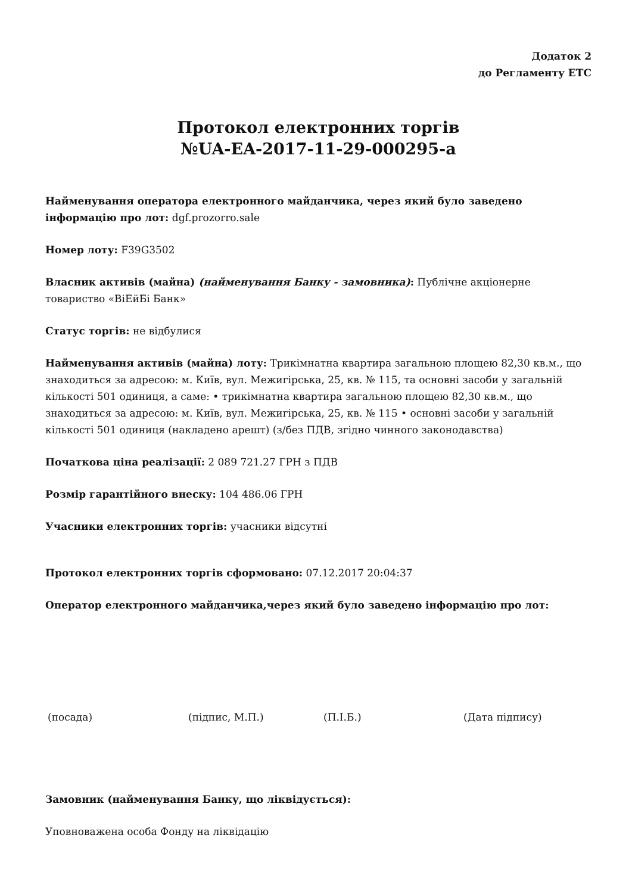Додаток 2
до Регламенту ЕТС
Протокол електронних торгів
№UA-EA-2017-11-29-000295-a
Найменування оператора електронного майданчика, через який було заведено інформацію про лот: dgf.prozorro.sale
Номер лоту: F39G3502
Власник активів (майна) (найменування Банку - замовника): Публічне акціонерне товариство «ВіЕйБі Банк»
Статус торгів: не відбулися
Найменування активів (майна) лоту: Трикімнатна квартира загальною площею 82,30 кв.м., що знаходиться за адресою: м. Київ, вул. Межигірська, 25, кв. № 115, та основні засоби у загальній кількості 501 одиниця, а саме: • трикімнатна квартира загальною площею 82,30 кв.м., що знаходиться за адресою: м. Київ, вул. Межигірська, 25, кв. № 115 • основні засоби у загальній кількості 501 одиниця (накладено арешт) (з/без ПДВ, згідно чинного законодавства)
Початкова ціна реалізації: 2 089 721.27 ГРН з ПДВ
Розмір гарантійного внеску: 104 486.06 ГРН
Учасники електронних торгів: учасники відсутні
Протокол електронних торгів сформовано: 07.12.2017 20:04:37
Оператор електронного майданчика,через який було заведено інформацію про лот:
(посада) (підпис, М.П.) (П.І.Б.) (Дата підпису)
Замовник (найменування Банку, що ліквідується):
Уповноважена особа Фонду на ліквідацію